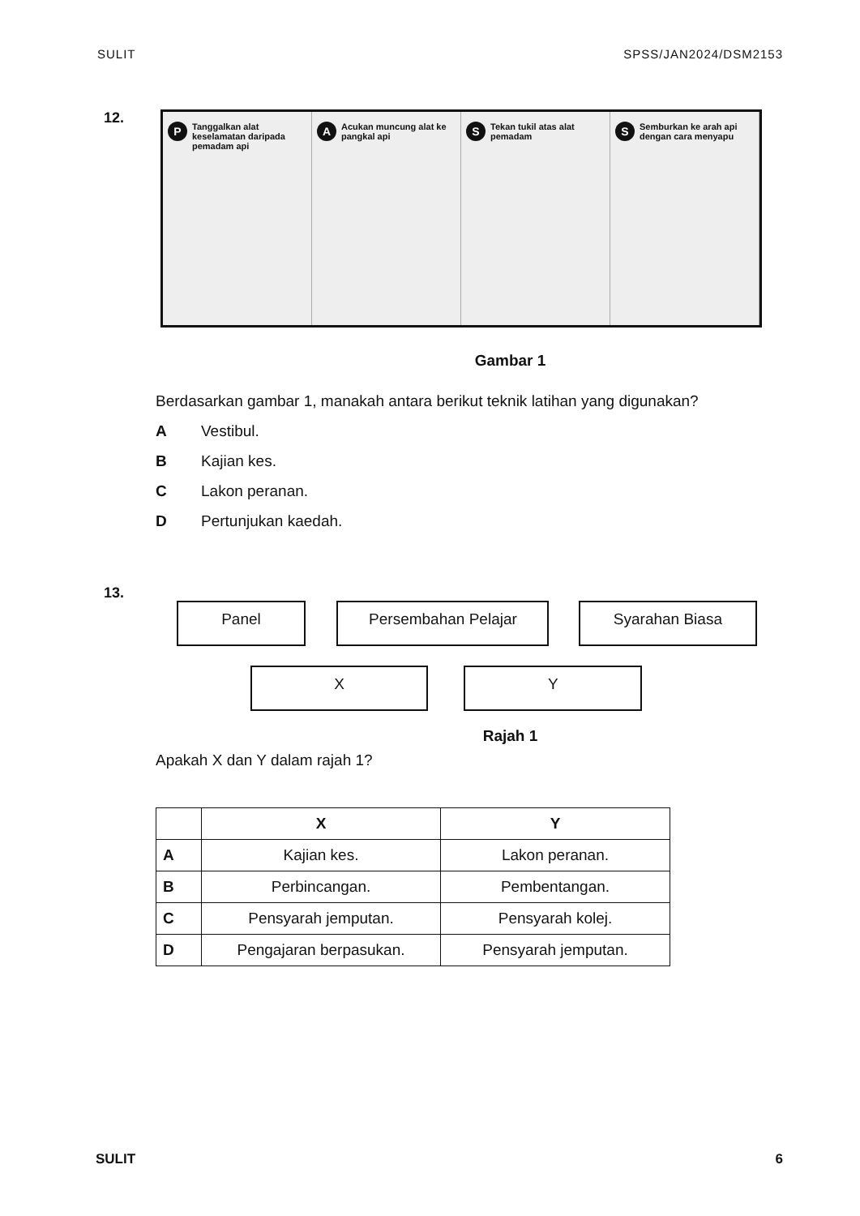SULIT SPSS/JAN2024/DSM2153
12.
P Tanggalkan alat keselamatan daripada pemadam api
A Acukan muncung alat ke pangkal api
S Tekan tukil atas alat pemadam
S Semburkan ke arah api dengan cara menyapu
Gambar 1
Berdasarkan gambar 1, manakah antara berikut teknik latihan yang digunakan?
A Vestibul.
B Kajian kes.
C Lakon peranan.
D Pertunjukan kaedah.
13.
Panel Persembahan Pelajar Syarahan Biasa
X Y
Rajah 1
Apakah X dan Y dalam rajah 1?
| | X | Y |
| A | Kajian kes. | Lakon peranan. |
| B | Perbincangan. | Pembentangan. |
| C | Pensyarah jemputan. | Pensyarah kolej. |
| D | Pengajaran berpasukan. | Pensyarah jemputan. |
SULIT 6